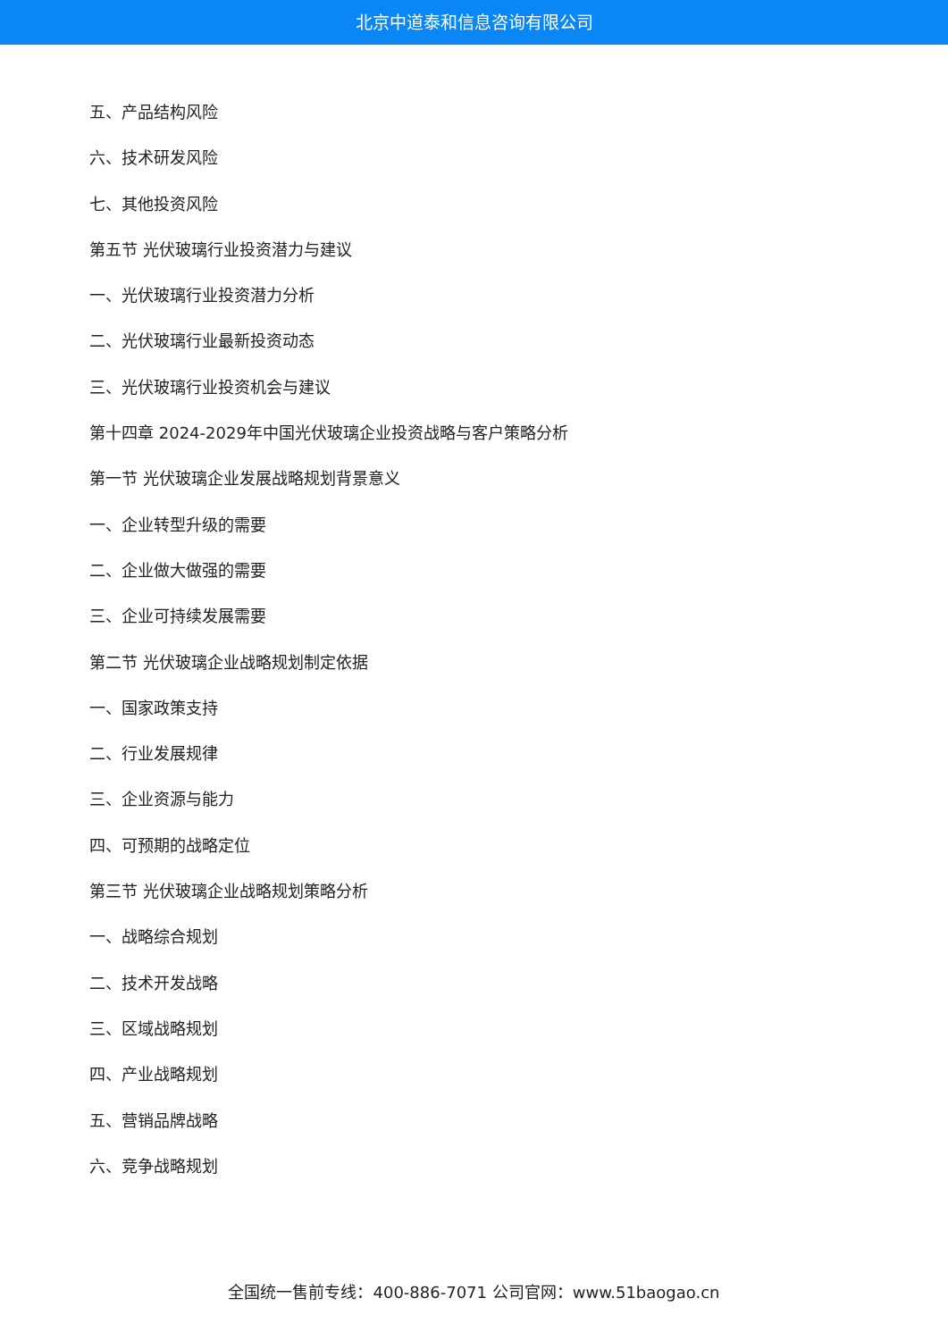北京中道泰和信息咨询有限公司
五、产品结构风险
六、技术研发风险
七、其他投资风险
第五节 光伏玻璃行业投资潜力与建议
一、光伏玻璃行业投资潜力分析
二、光伏玻璃行业最新投资动态
三、光伏玻璃行业投资机会与建议
第十四章 2024-2029年中国光伏玻璃企业投资战略与客户策略分析
第一节 光伏玻璃企业发展战略规划背景意义
一、企业转型升级的需要
二、企业做大做强的需要
三、企业可持续发展需要
第二节 光伏玻璃企业战略规划制定依据
一、国家政策支持
二、行业发展规律
三、企业资源与能力
四、可预期的战略定位
第三节 光伏玻璃企业战略规划策略分析
一、战略综合规划
二、技术开发战略
三、区域战略规划
四、产业战略规划
五、营销品牌战略
六、竞争战略规划
全国统一售前专线：400-886-7071 公司官网：www.51baogao.cn